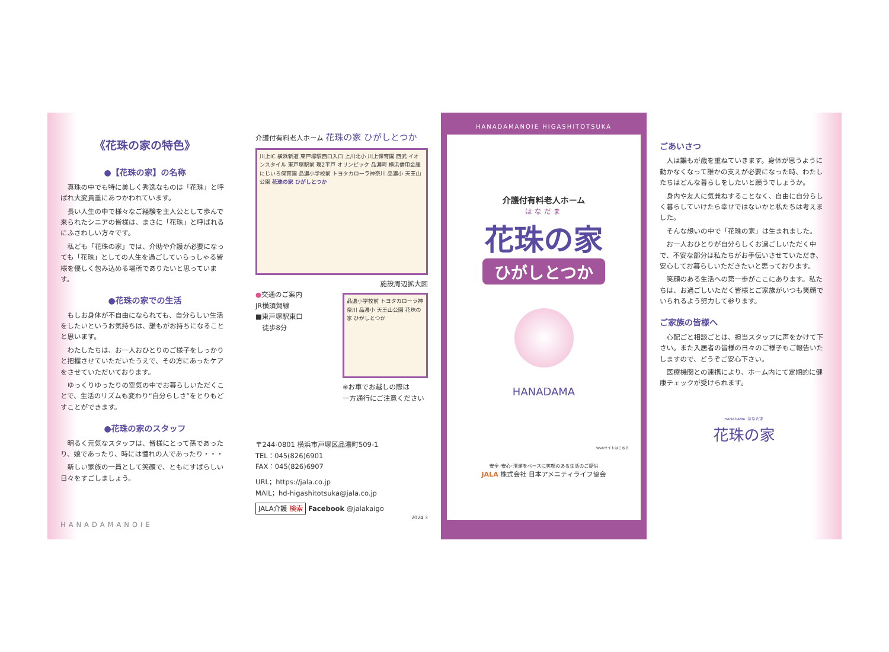《花珠の家の特色》
●【花珠の家】の名称
真珠の中でも特に美しく秀逸なものは「花珠」と呼ばれ大変貴重にあつかわれています。
長い人生の中で様々なご経験を主人公として歩んで来られたシニアの皆様は、まさに「花珠」と呼ばれるにふさわしい方々です。
私ども「花珠の家」では、介助や介護が必要になっても「花珠」としての人生を過ごしていらっしゃる皆様を優しく包み込める場所でありたいと思っています。
●花珠の家での生活
もしお身体が不自由になられても、自分らしい生活をしたいというお気持ちは、誰もがお持ちになることと思います。
わたしたちは、お一人おひとりのご様子をしっかりと把握させていただいたうえで、その方にあったケアをさせていただいております。
ゆっくりゆったりの空気の中でお暮らしいただくことで、生活のリズムも変わり“自分らしさ”をとりもどすことができます。
●花珠の家のスタッフ
明るく元気なスタッフは、皆様にとって孫であったり、娘であったり、時には憧れの人であったり・・・
新しい家族の一員として笑顔で、ともにすばらしい日々をすごしましょう。
HANADAMANOIE
介護付有料老人ホーム 花珠の家 ひがしとつか
川上IC 横浜新道 東戸塚駅西口入口 上川北小 川上保育園 西武 イオンスタイル 東戸塚駅前 環2平戸 オリンピック 品濃町 横浜信用金庫 にじいろ保育園 品濃小学校前 トヨタカローラ神奈川 品濃小 天王山公園 花珠の家 ひがしとつか
施設周辺拡大図
●交通のご案内
JR横須賀線
■東戸塚駅東口
　徒歩8分
品濃小学校前 トヨタカローラ神奈川 品濃小 天王山公園 花珠の家 ひがしとつか
※お車でお越しの際は
一方通行にご注意ください
〒244-0801 横浜市戸塚区品濃町509-1
TEL：045(826)6901
FAX：045(826)6907
URL；https://jala.co.jp
MAIL；hd-higashitotsuka@jala.co.jp
JALA介護 検索 Facebook @jalakaigo
2024.3
HANADAMANOIE HIGASHITOTSUKA
介護付有料老人ホーム
はなだま
花珠の家
ひがしとつか
HANADAMA
Webサイトはこちら
安全･安心･清潔をベースに笑顔のある生活のご提供
JALA 株式会社 日本アメニティライフ協会
ごあいさつ
人は誰もが歳を重ねていきます。身体が思うように動かなくなって誰かの支えが必要になった時、わたしたちはどんな暮らしをしたいと願うでしょうか。
身内や友人に気兼ねすることなく、自由に自分らしく暮らしていけたら幸せではないかと私たちは考えました。
そんな想いの中で「花珠の家」は生まれました。
お一人おひとりが自分らしくお過ごしいただく中で、不安な部分は私たちがお手伝いさせていただき、安心してお暮らしいただきたいと思っております。
笑顔のある生活への第一歩がここにあります。私たちは、お過ごしいただく皆様とご家族がいつも笑顔でいられるよう努力して参ります。
ご家族の皆様へ
心配ごと相談ごとは、担当スタッフに声をかけて下さい。また入居者の皆様の日々のご様子もご報告いたしますので、どうぞご安心下さい。
医療機関との連携により、ホーム内にて定期的に健康チェックが受けられます。
HANADAMA はなだま
花珠の家